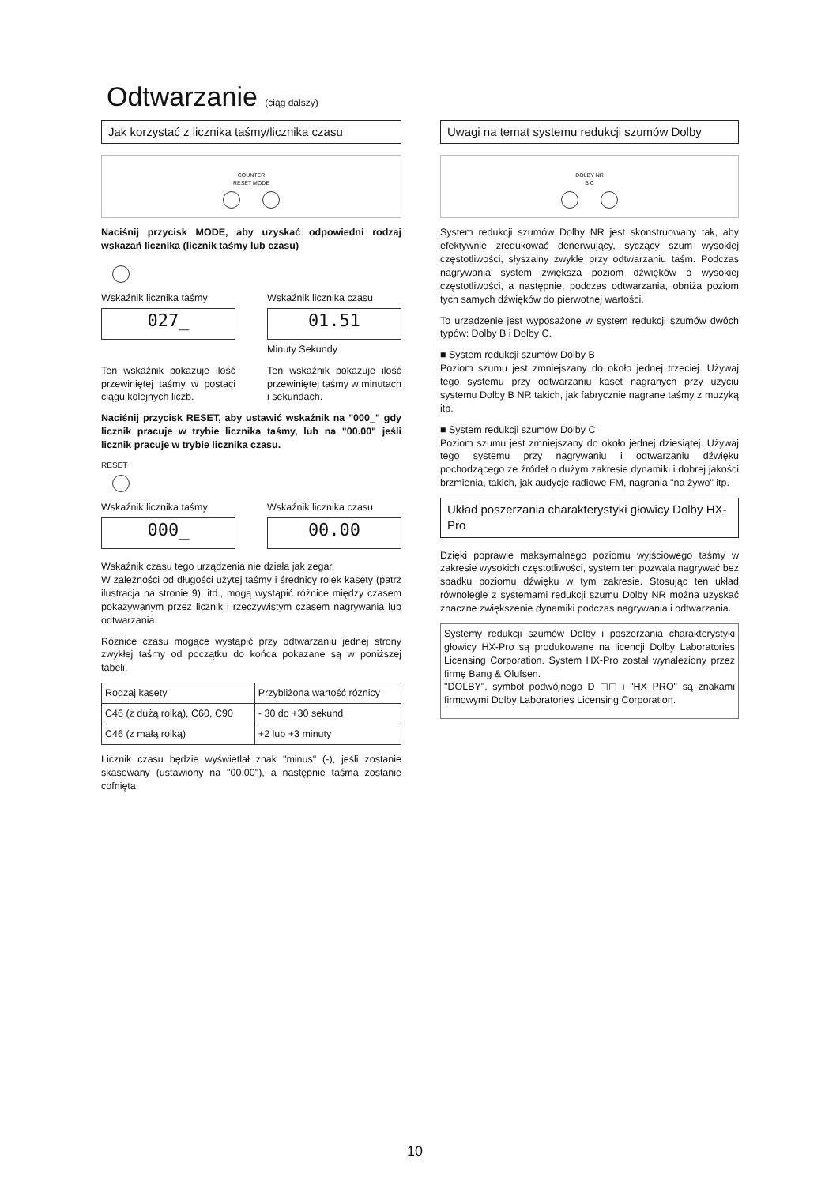Odtwarzanie (ciąg dalszy)
Jak korzystać z licznika taśmy/licznika czasu
COUNTER
RESET MODE
Naciśnij przycisk MODE, aby uzyskać odpowiedni rodzaj wskazań licznika (licznik taśmy lub czasu)
Wskaźnik licznika taśmy
027_
Wskaźnik licznika czasu
01.51
Minuty Sekundy
Ten wskaźnik pokazuje ilość przewiniętej taśmy w postaci ciągu kolejnych liczb.
Ten wskaźnik pokazuje ilość przewiniętej taśmy w minutach i sekundach.
Naciśnij przycisk RESET, aby ustawić wskaźnik na "000_" gdy licznik pracuje w trybie licznika taśmy, lub na "00.00" jeśli licznik pracuje w trybie licznika czasu.
RESET
Wskaźnik licznika taśmy
000_
Wskaźnik licznika czasu
00.00
Wskaźnik czasu tego urządzenia nie działa jak zegar.
W zależności od długości użytej taśmy i średnicy rolek kasety (patrz ilustracja na stronie 9), itd., mogą wystąpić różnice między czasem pokazywanym przez licznik i rzeczywistym czasem nagrywania lub odtwarzania.
Różnice czasu mogące wystąpić przy odtwarzaniu jednej strony zwykłej taśmy od początku do końca pokazane są w poniższej tabeli.
| Rodzaj kasety | Przybliżona wartość różnicy |
| --- | --- |
| C46 (z dużą rolką), C60, C90 | - 30 do +30 sekund |
| C46 (z małą rolką) | +2 lub +3 minuty |
Licznik czasu będzie wyświetlał znak "minus" (-), jeśli zostanie skasowany (ustawiony na "00.00"), a następnie taśma zostanie cofnięta.
Uwagi na temat systemu redukcji szumów Dolby
DOLBY NR
B C
System redukcji szumów Dolby NR jest skonstruowany tak, aby efektywnie zredukować denerwujący, syczący szum wysokiej częstotliwości, słyszalny zwykle przy odtwarzaniu taśm. Podczas nagrywania system zwiększa poziom dźwięków o wysokiej częstotliwości, a następnie, podczas odtwarzania, obniża poziom tych samych dźwięków do pierwotnej wartości.
To urządzenie jest wyposażone w system redukcji szumów dwóch typów: Dolby B i Dolby C.
■ System redukcji szumów Dolby B
Poziom szumu jest zmniejszany do około jednej trzeciej. Używaj tego systemu przy odtwarzaniu kaset nagranych przy użyciu systemu Dolby B NR takich, jak fabrycznie nagrane taśmy z muzyką itp.
■ System redukcji szumów Dolby C
Poziom szumu jest zmniejszany do około jednej dziesiątej. Używaj tego systemu przy nagrywaniu i odtwarzaniu dźwięku pochodzącego ze źródeł o dużym zakresie dynamiki i dobrej jakości brzmienia, takich, jak audycje radiowe FM, nagrania "na żywo" itp.
Układ poszerzania charakterystyki głowicy Dolby HX-Pro
Dzięki poprawie maksymalnego poziomu wyjściowego taśmy w zakresie wysokich częstotliwości, system ten pozwala nagrywać bez spadku poziomu dźwięku w tym zakresie. Stosując ten układ równolegle z systemami redukcji szumu Dolby NR można uzyskać znaczne zwiększenie dynamiki podczas nagrywania i odtwarzania.
Systemy redukcji szumów Dolby i poszerzania charakterystyki głowicy HX-Pro są produkowane na licencji Dolby Laboratories Licensing Corporation. System HX-Pro został wynaleziony przez firmę Bang & Olufsen.
"DOLBY", symbol podwójnego D ◻◻ i "HX PRO" są znakami firmowymi Dolby Laboratories Licensing Corporation.
10